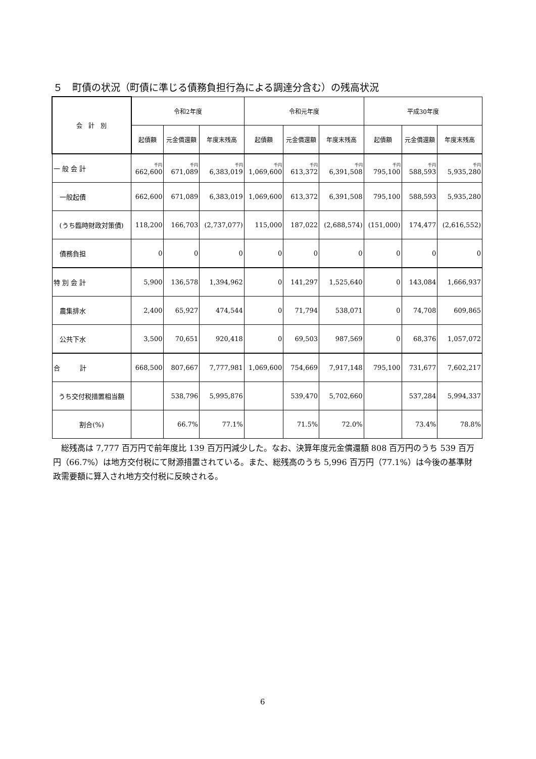５　町債の状況（町債に準じる債務負担行為による調達分含む）の残高状況
| 会 計 別 | 令和2年度 | | | 令和元年度 | | | 平成30年度 | | |
| --- | --- | --- | --- | --- | --- | --- | --- | --- | --- |
| | 起債額 | 元金償還額 | 年度末残高 | 起債額 | 元金償還額 | 年度末残高 | 起債額 | 元金償還額 | 年度末残高 |
| 一 般 会 計 | 千円 662,600 | 千円 671,089 | 千円 6,383,019 | 千円 1,069,600 | 千円 613,372 | 千円 6,391,508 | 千円 795,100 | 千円 588,593 | 千円 5,935,280 |
| 一般起債 | 662,600 | 671,089 | 6,383,019 | 1,069,600 | 613,372 | 6,391,508 | 795,100 | 588,593 | 5,935,280 |
| (うち臨時財政対策債) | 118,200 | 166,703 | (2,737,077) | 115,000 | 187,022 | (2,688,574) | (151,000) | 174,477 | (2,616,552) |
| 債務負担 | 0 | 0 | 0 | 0 | 0 | 0 | 0 | 0 | 0 |
| 特 別 会 計 | 5,900 | 136,578 | 1,394,962 | 0 | 141,297 | 1,525,640 | 0 | 143,084 | 1,666,937 |
| 農集排水 | 2,400 | 65,927 | 474,544 | 0 | 71,794 | 538,071 | 0 | 74,708 | 609,865 |
| 公共下水 | 3,500 | 70,651 | 920,418 | 0 | 69,503 | 987,569 | 0 | 68,376 | 1,057,072 |
| 合 計 | 668,500 | 807,667 | 7,777,981 | 1,069,600 | 754,669 | 7,917,148 | 795,100 | 731,677 | 7,602,217 |
| うち交付税措置相当額 | | 538,796 | 5,995,876 | | 539,470 | 5,702,660 | | 537,284 | 5,994,337 |
| 割合(%) | | 66.7% | 77.1% | | 71.5% | 72.0% | | 73.4% | 78.8% |
　総残高は 7,777 百万円で前年度比 139 百万円減少した。なお、決算年度元金償還額 808 百万円のうち 539 百万円（66.7%）は地方交付税にて財源措置されている。また、総残高のうち 5,996 百万円（77.1%）は今後の基準財政需要額に算入され地方交付税に反映される。
6